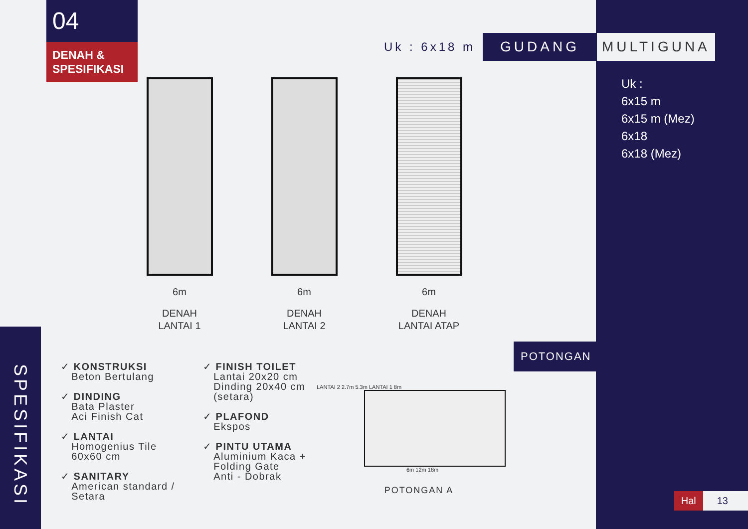04
DENAH &
SPESIFIKASI
Uk : 6x18 m GUDANG MULTIGUNA
Uk :
6x15 m
6x15 m (Mez)
6x18
6x18 (Mez)
6m
DENAH
LANTAI 1
6m
DENAH
LANTAI 2
6m
DENAH
LANTAI ATAP
POTONGAN
SPESIFIKASI
✓ KONSTRUKSI
Beton Bertulang
✓ DINDING
Bata Plaster
Aci Finish Cat
✓ LANTAI
Homogenius Tile
60x60 cm
✓ SANITARY
American standard /
Setara
✓ FINISH TOILET
Lantai 20x20 cm
Dinding 20x40 cm
(setara)
✓ PLAFOND
Ekspos
✓ PINTU UTAMA
Aluminium Kaca +
Folding Gate
Anti - Dobrak
LANTAI 2 2.7m 5.3m LANTAI 1 8m
6m 12m 18m
POTONGAN A
Hal 13